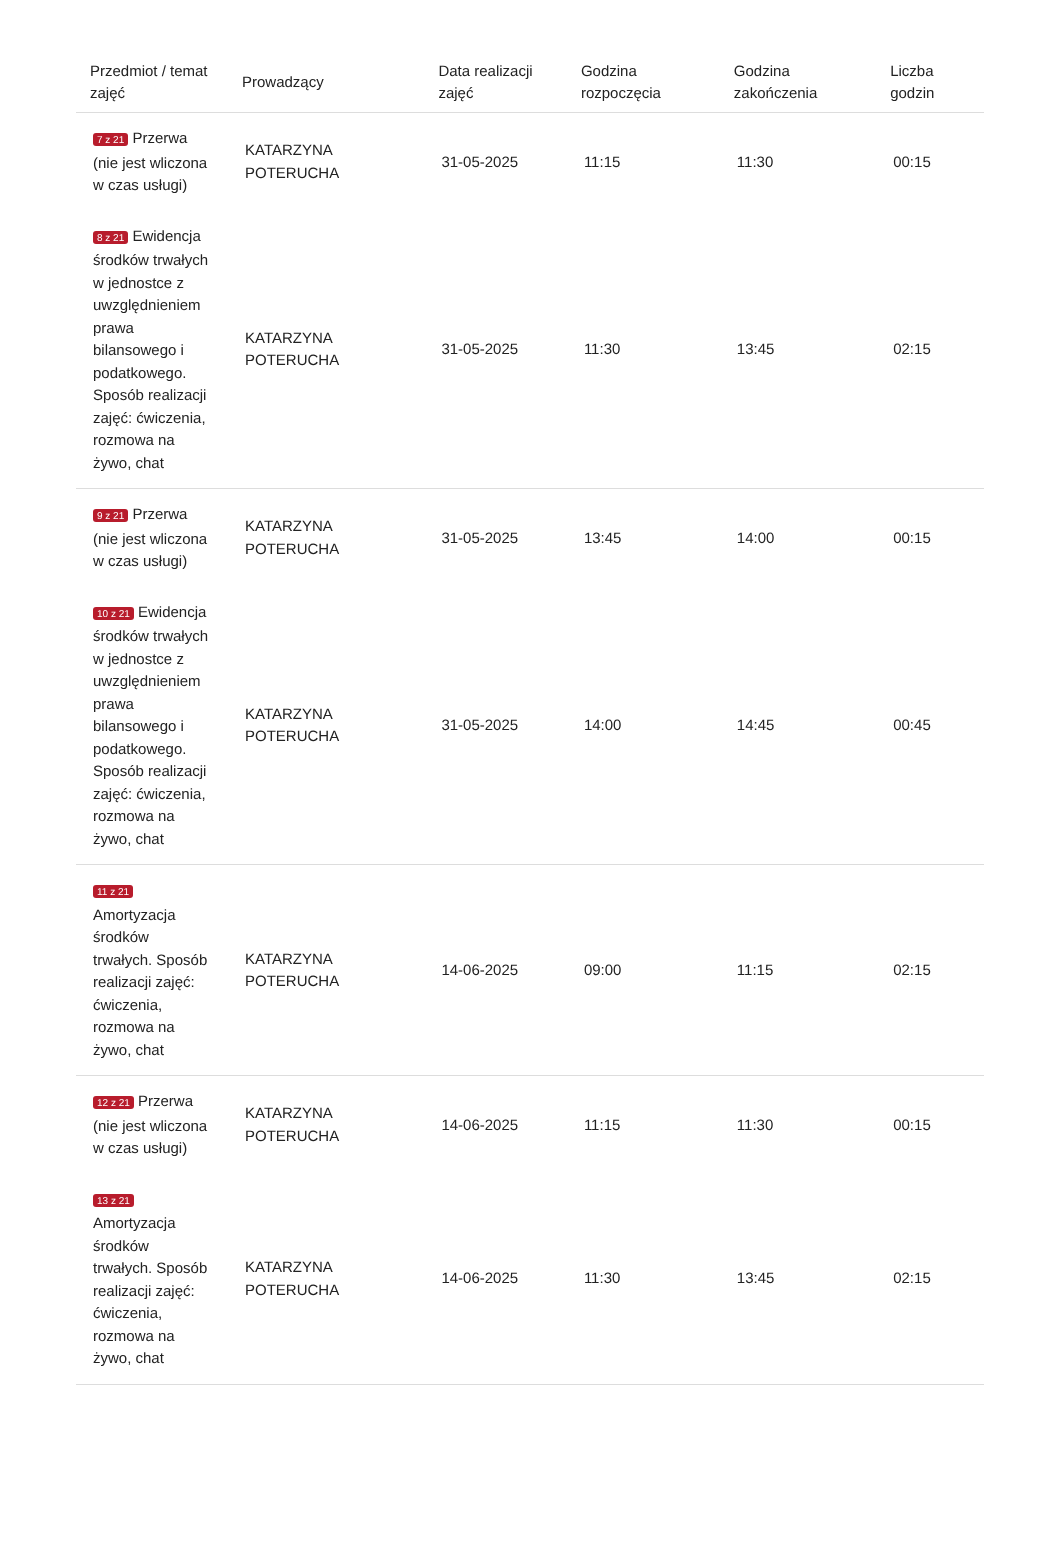| Przedmiot / temat zajęć | Prowadzący | Data realizacji zajęć | Godzina rozpoczęcia | Godzina zakończenia | Liczba godzin |
| --- | --- | --- | --- | --- | --- |
| 7 z 21 Przerwa (nie jest wliczona w czas usługi) | KATARZYNA POTERUCHA | 31-05-2025 | 11:15 | 11:30 | 00:15 |
| 8 z 21 Ewidencja środków trwałych w jednostce z uwzględnieniem prawa bilansowego i podatkowego. Sposób realizacji zajęć: ćwiczenia, rozmowa na żywo, chat | KATARZYNA POTERUCHA | 31-05-2025 | 11:30 | 13:45 | 02:15 |
| 9 z 21 Przerwa (nie jest wliczona w czas usługi) | KATARZYNA POTERUCHA | 31-05-2025 | 13:45 | 14:00 | 00:15 |
| 10 z 21 Ewidencja środków trwałych w jednostce z uwzględnieniem prawa bilansowego i podatkowego. Sposób realizacji zajęć: ćwiczenia, rozmowa na żywo, chat | KATARZYNA POTERUCHA | 31-05-2025 | 14:00 | 14:45 | 00:45 |
| 11 z 21 Amortyzacja środków trwałych. Sposób realizacji zajęć: ćwiczenia, rozmowa na żywo, chat | KATARZYNA POTERUCHA | 14-06-2025 | 09:00 | 11:15 | 02:15 |
| 12 z 21 Przerwa (nie jest wliczona w czas usługi) | KATARZYNA POTERUCHA | 14-06-2025 | 11:15 | 11:30 | 00:15 |
| 13 z 21 Amortyzacja środków trwałych. Sposób realizacji zajęć: ćwiczenia, rozmowa na żywo, chat | KATARZYNA POTERUCHA | 14-06-2025 | 11:30 | 13:45 | 02:15 |